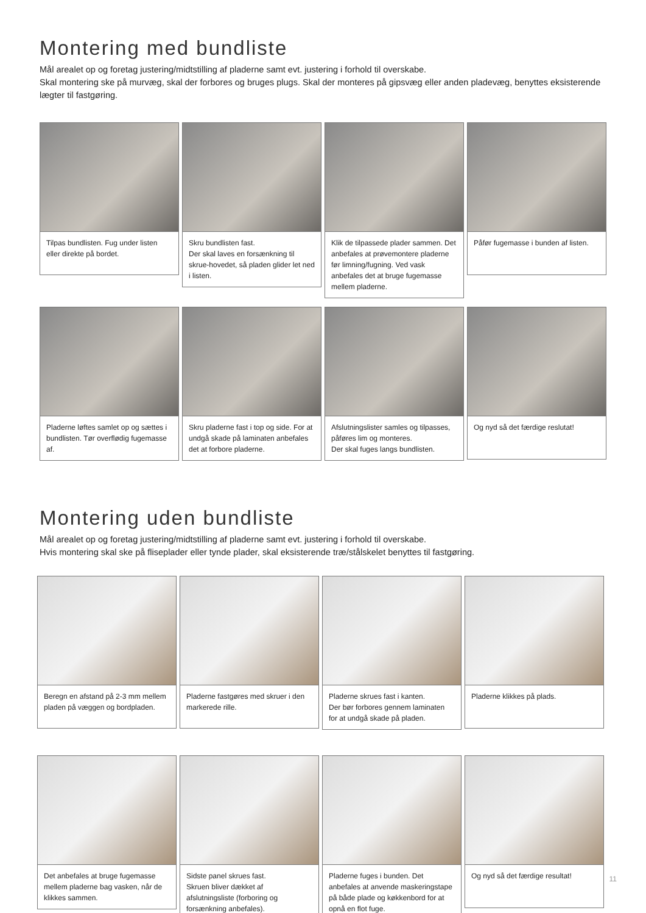Montering med bundliste
Mål arealet op og foretag justering/midtstilling af pladerne samt evt. justering i forhold til overskabe.
Skal montering ske på murvæg, skal der forbores og bruges plugs. Skal der monteres på gipsvæg eller anden pladevæg, benyttes eksisterende lægter til fastgøring.
Tilpas bundlisten. Fug under listen eller direkte på bordet.
Skru bundlisten fast.
Der skal laves en forsænkning til skrue-hovedet, så pladen glider let ned i listen.
Klik de tilpassede plader sammen. Det anbefales at prøvemontere pladerne før limning/fugning. Ved vask anbefales det at bruge fugemasse mellem pladerne.
Påfør fugemasse i bunden af listen.
Pladerne løftes samlet op og sættes i bundlisten. Tør overflødig fugemasse af.
Skru pladerne fast i top og side. For at undgå skade på laminaten anbefales det at forbore pladerne.
Afslutningslister samles og tilpasses, påføres lim og monteres.
Der skal fuges langs bundlisten.
Og nyd så det færdige reslutat!
Montering uden bundliste
Mål arealet op og foretag justering/midtstilling af pladerne samt evt. justering i forhold til overskabe.
Hvis montering skal ske på fliseplader eller tynde plader, skal eksisterende træ/stålskelet benyttes til fastgøring.
Beregn en afstand på 2-3 mm mellem pladen på væggen og bordpladen.
Pladerne fastgøres med skruer i den markerede rille.
Pladerne skrues fast i kanten.
Der bør forbores gennem laminaten for at undgå skade på pladen.
Pladerne klikkes på plads.
Det anbefales at bruge fugemasse mellem pladerne bag vasken, når de klikkes sammen.
Sidste panel skrues fast.
Skruen bliver dækket af afslutningsliste (forboring og forsænkning anbefales).
Pladerne fuges i bunden. Det anbefales at anvende maskeringstape på både plade og køkkenbord for at opnå en flot fuge.
Og nyd så det færdige resultat!
11